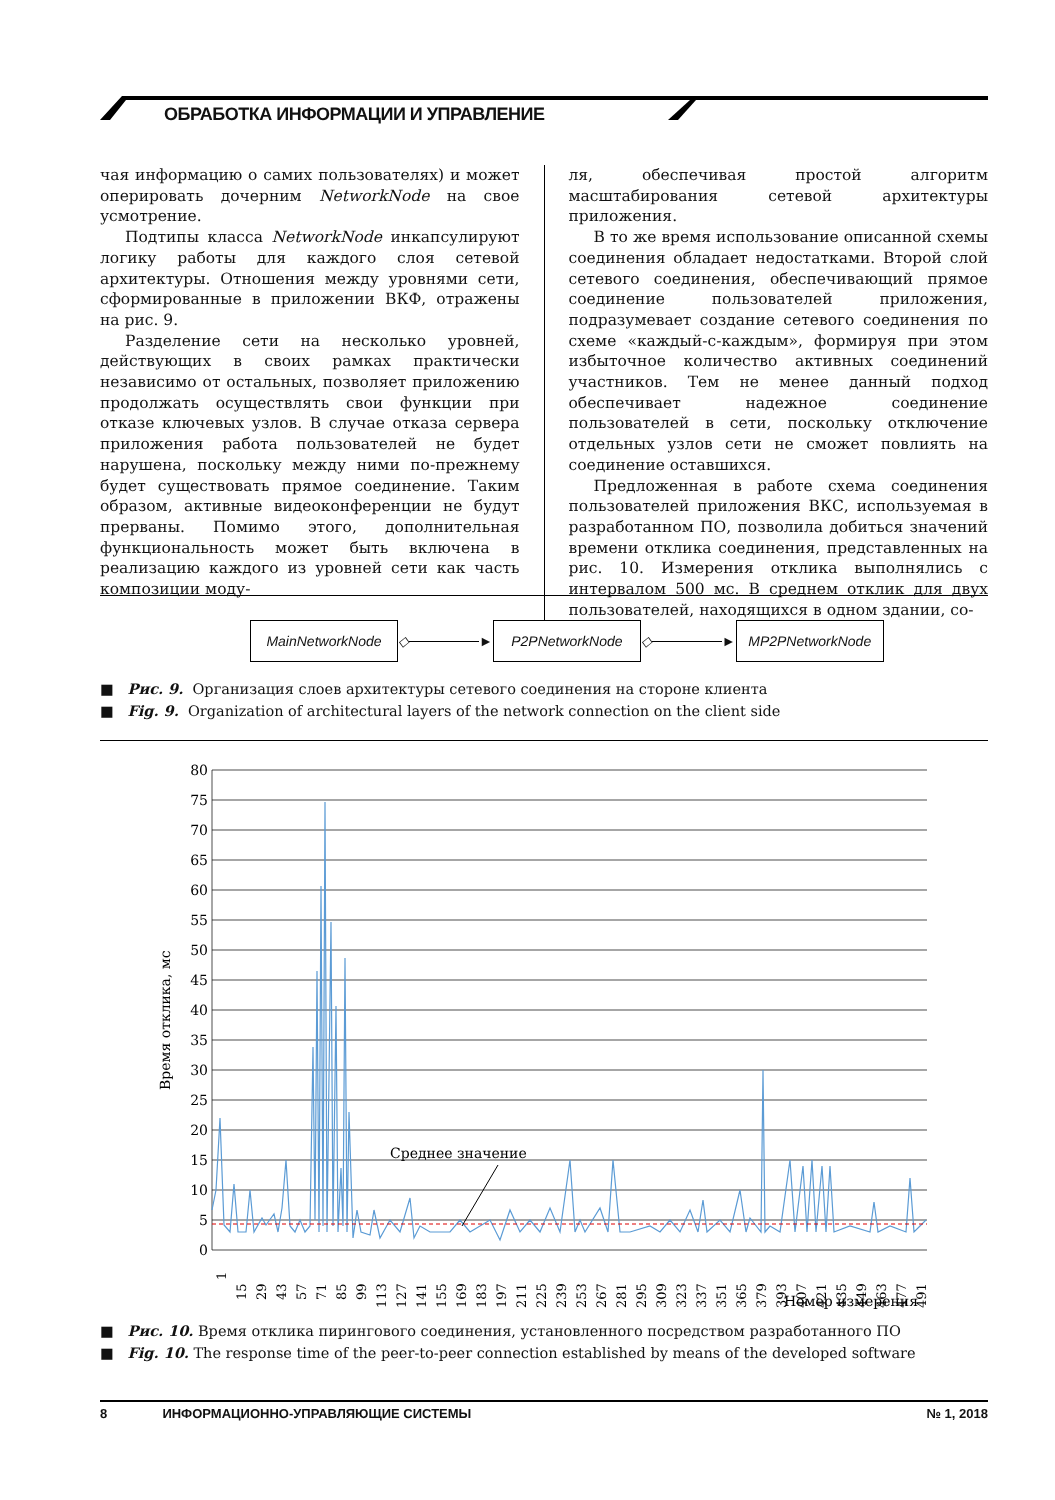ОБРАБОТКА ИНФОРМАЦИИ И УПРАВЛЕНИЕ
чая информацию о самих пользователях) и может оперировать дочерним NetworkNode на свое усмотрение.
Подтипы класса NetworkNode инкапсулируют логику работы для каждого слоя сетевой архитектуры. Отношения между уровнями сети, сформированные в приложении ВКФ, отражены на рис. 9.
Разделение сети на несколько уровней, действующих в своих рамках практически независимо от остальных, позволяет приложению продолжать осуществлять свои функции при отказе ключевых узлов. В случае отказа сервера приложения работа пользователей не будет нарушена, поскольку между ними по-прежнему будет существовать прямое соединение. Таким образом, активные видеоконференции не будут прерваны. Помимо этого, дополнительная функциональность может быть включена в реализацию каждого из уровней сети как часть композиции моду-
ля, обеспечивая простой алгоритм масштабирования сетевой архитектуры приложения.
В то же время использование описанной схемы соединения обладает недостатками. Второй слой сетевого соединения, обеспечивающий прямое соединение пользователей приложения, подразумевает создание сетевого соединения по схеме «каждый-с-каждым», формируя при этом избыточное количество активных соединений участников. Тем не менее данный подход обеспечивает надежное соединение пользователей в сети, поскольку отключение отдельных узлов сети не сможет повлиять на соединение оставшихся.
Предложенная в работе схема соединения пользователей приложения ВКС, используемая в разработанном ПО, позволила добиться значений времени отклика соединения, представленных на рис. 10. Измерения отклика выполнялись с интервалом 500 мс. В среднем отклик для двух пользователей, находящихся в одном здании, со-
MainNetworkNode
◇ ►
P2PNetworkNode
◇ ►
MP2PNetworkNode
■ Рис. 9. Организация слоев архитектуры сетевого соединения на стороне клиента
■ Fig. 9. Organization of architectural layers of the network connection on the client side
80
75
70
65
60
55
50
45
40
35
30
25
20
15
10
5
0
Время отклика, мс
Среднее значение
1
15
29
43
57
71
85
99
113
127
141
155
169
183
197
211
225
239
253
267
281
295
309
323
337
351
365
379
393
407
421
435
449
463
477
491
Номер измерения
■ Рис. 10. Время отклика пирингового соединения, установленного посредством разработанного ПО
■ Fig. 10. The response time of the peer-to-peer connection established by means of the developed software
8 ИНФОРМАЦИОННО-УПРАВЛЯЮЩИЕ СИСТЕМЫ № 1, 2018